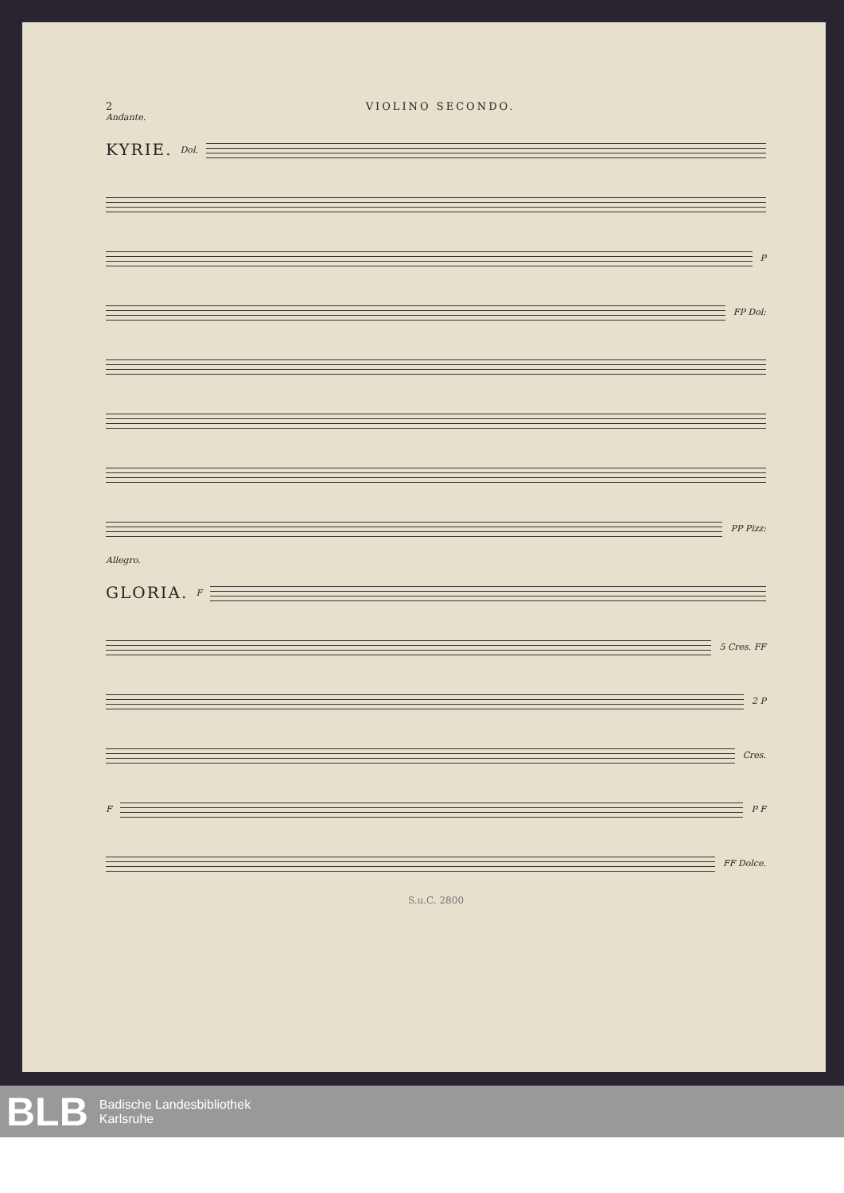2 VIOLINO SECONDO.
Andante.
KYRIE. Dol.
P
FP Dol:
PP Pizz:
Allegro.
GLORIA. F
5 Cres. FF
2 P
Cres.
F P F
FF Dolce.
S.u.C. 2800
BLB Badische Landesbibliothek
Karlsruhe